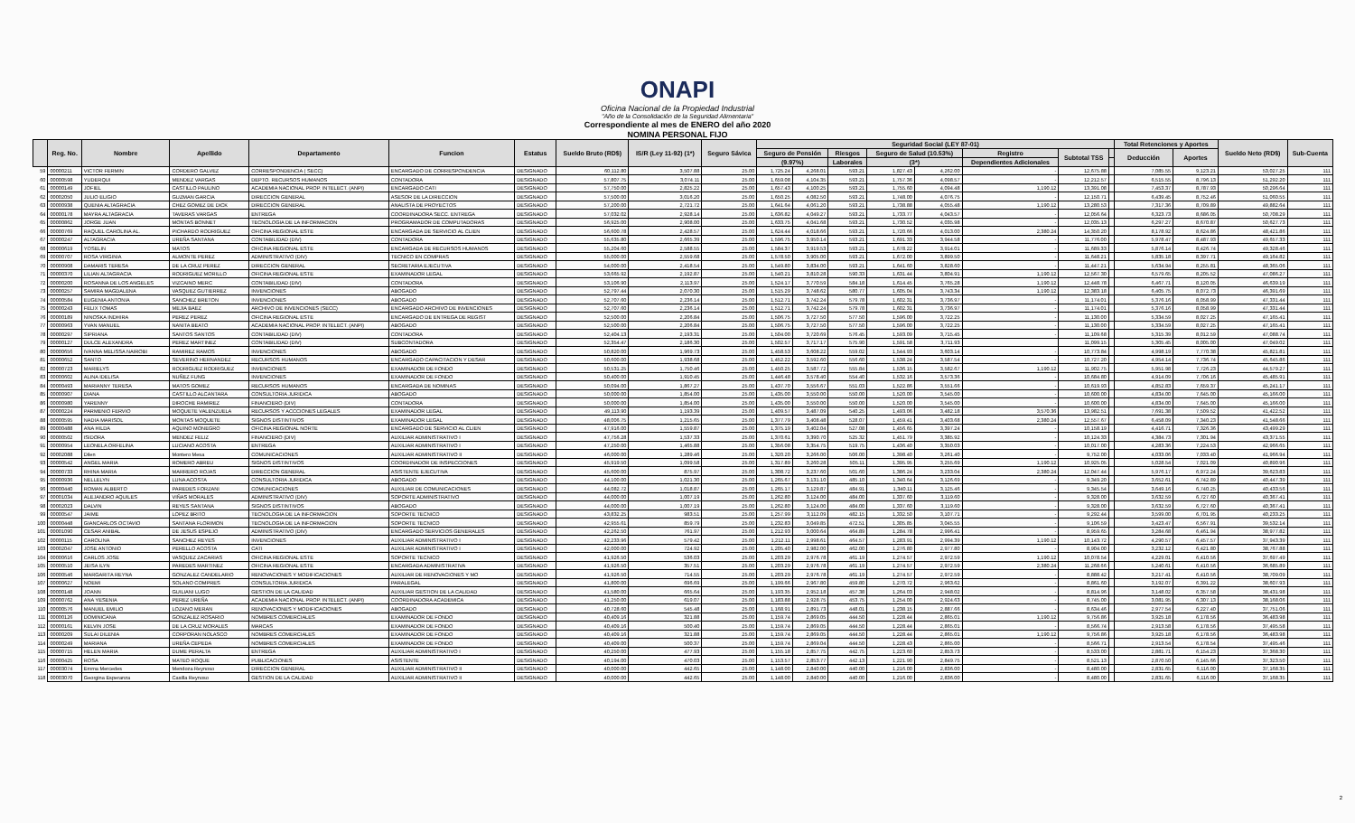ONAPI
Oficina Nacional de la Propiedad Industrial
"Año de la Consolidación de la Seguridad Alimentaria"
Correspondiente al mes de ENERO del año 2020
NOMINA PERSONAL FIJO
| | Reg. No. | Nombre | Apellido | Departamento | Funcion | Estatus | Sueldo Bruto (RD$) | IS/R (Ley 11-92) (1*) | Seguro Sávica | Seguridad Social (LEY 87-01) | | | | | | | | Total Retenciones y Aportes | | Sueldo Neto (RD$) | Sub-Cuenta |
| --- | --- | --- | --- | --- | --- | --- | --- | --- | --- | --- | --- | --- | --- | --- | --- | --- | --- | --- | --- | --- | --- |
| | | | | | | | | | | Seguro de Pensión | | Riesgos | Seguro de Salud (10.53%) | | Registro | Subtotal TSS | | Deducción | Aportes | | |
| | | | | | | | | | | (9.97%) | | Laborales | (3*) | | Dependientes Adicionales | | | | | | |
| 59 | 00000211 | VICTOR FERMIN | CORDERO GALVEZ | CORRESPONDENCIA ( SECC) | ENCARGADO DE CORRESPONDENCIA | DESIGNADO | 60,112.80 | 3,507.88 | 25.00 | 1,725.24 | 4,268.01 | 593.21 | 1,827.43 | 4,262.00 | - | 12,675.88 | | 7,085.55 | 9,123.21 | 53,027.25 | 111 |
| 60 | 00000598 | YUDERQUI | MENDEZ VARGAS | DEPTO. RECURSOS HUMANOS | CONTADORA | DESIGNADO | 57,807.75 | 3,074.11 | 25.00 | 1,659.08 | 4,104.35 | 593.21 | 1,757.36 | 4,098.57 | - | 12,212.57 | | 6,515.55 | 8,796.13 | 51,292.20 | 111 |
| 61 | 00000149 | JOFIEL | CASTILLO PAULINO | ACADEMIA NACIONAL PROP. INTELECT. (ANPI) | ENCARGADO CATI | DESIGNADO | 57,750.00 | 2,825.22 | 25.00 | 1,657.43 | 4,100.25 | 593.21 | 1,755.60 | 4,094.48 | 1,190.12 | 13,391.08 | | 7,453.37 | 8,787.93 | 50,296.64 | 111 |
| 62 | 00002050 | JULIO ELIGIO | GUZMAN GARCIA | DIRECCION GENERAL | ASESOR DE LA DIRECCION | DESIGNADO | 57,500.00 | 3,016.20 | 25.00 | 1,650.25 | 4,082.50 | 593.21 | 1,748.00 | 4,076.75 | - | 12,150.71 | | 6,439.45 | 8,752.46 | 51,060.55 | 111 |
| 63 | 00000938 | QUENIA ALTAGRACIA | CHEZ GOMEZ DE DICK | DIRECCION GENERAL | ANALISTA DE PROYECTOS | DESIGNADO | 57,200.00 | 2,721.72 | 25.00 | 1,641.64 | 4,061.20 | 593.21 | 1,738.88 | 4,055.48 | 1,190.12 | 13,280.53 | | 7,317.36 | 8,709.89 | 49,882.64 | 111 |
| 64 | 00000178 | MAYRA ALTAGRACIA | TAVERAS VARGAS | ENTREGA | COORDINADORA SECC. ENTREGA | DESIGNADO | 57,032.02 | 2,928.14 | 25.00 | 1,636.82 | 4,049.27 | 593.21 | 1,733.77 | 4,043.57 | - | 12,056.64 | | 6,323.73 | 8,686.05 | 50,708.29 | 111 |
| 65 | 00000862 | JORGE JUAN | MONTAS BONNET | TECNOLOGIA DE LA INFORMACION | PROGRAMADOR DE COMPUTADORAS | DESIGNADO | 56,925.00 | 2,908.00 | 25.00 | 1,633.75 | 4,041.68 | 593.21 | 1,730.52 | 4,035.98 | - | 12,035.13 | | 6,297.27 | 8,670.87 | 50,627.73 | 111 |
| 66 | 00000769 | RAQUEL CAROLINA AL. | PICHARDO RODRIGUEZ | OFICINA REGIONAL ESTE | ENCARGADA DE SERVICIO AL CLIEN | DESIGNADO | 56,600.78 | 2,428.57 | 25.00 | 1,624.44 | 4,018.66 | 593.21 | 1,720.66 | 4,013.00 | 2,380.24 | 14,350.20 | | 8,178.92 | 8,624.86 | 48,421.86 | 111 |
| 67 | 00000247 | ALTAGRACIA | UREÑA SANTANA | CONTABILIDAD (DIV) | CONTADORA | DESIGNADO | 55,635.80 | 2,665.39 | 25.00 | 1,596.75 | 3,950.14 | 593.21 | 1,691.33 | 3,944.58 | - | 11,776.00 | | 5,978.47 | 8,487.93 | 49,657.33 | 111 |
| 68 | 00000619 | YOSELIN | MATOS | OFICINA REGIONAL ESTE | ENCARGADA DE RECURSOS HUMANOS | DESIGNADO | 55,204.60 | 2,588.55 | 25.00 | 1,584.37 | 3,919.53 | 593.21 | 1,678.22 | 3,914.01 | - | 11,689.33 | | 5,876.14 | 8,426.74 | 49,328.46 | 111 |
| 69 | 00000707 | ROSA VIRGINIA | ALMONTE PEREZ | ADMINISTRATIVO (DIV) | TECNICO EN COMPRAS | DESIGNADO | 55,000.00 | 2,559.68 | 25.00 | 1,578.50 | 3,905.00 | 593.21 | 1,672.00 | 3,899.50 | - | 11,648.21 | | 5,835.18 | 8,397.71 | 49,164.82 | 111 |
| 70 | 00000908 | DAMARIS TERESA | DE LA CRUZ PEREZ | DIRECCION GENERAL | SECRETARIA EJECUTIVA | DESIGNADO | 54,000.00 | 2,418.54 | 25.00 | 1,549.80 | 3,834.00 | 593.21 | 1,641.60 | 3,828.60 | - | 11,447.21 | | 5,634.94 | 8,255.81 | 48,365.06 | 111 |
| 71 | 00000370 | LILIAN ALTAGRACIA | RODRIGUEZ MORILLO | OFICINA REGIONAL ESTE | EXAMINADOR LEGAL | DESIGNADO | 53,665.92 | 2,192.87 | 25.00 | 1,540.21 | 3,810.28 | 590.33 | 1,631.44 | 3,804.91 | 1,190.12 | 12,567.30 | | 6,579.65 | 8,205.52 | 47,086.27 | 111 |
| 72 | 00000200 | ROSANNA DE LOS ANGELES | VIZCAINO MERC | CONTABILIDAD (DIV) | CONTADORA | DESIGNADO | 53,106.90 | 2,113.97 | 25.00 | 1,524.17 | 3,770.59 | 584.18 | 1,614.45 | 3,765.28 | 1,190.12 | 12,448.78 | | 6,467.71 | 8,120.05 | 46,639.19 | 111 |
| 73 | 00000257 | SAMIRA MAGDALENA | VASQUEZ GUTIERREZ | INVENCIONES | ABOGADO | DESIGNADO | 52,797.44 | 2,070.30 | 25.00 | 1,515.29 | 3,748.62 | 580.77 | 1,605.04 | 3,743.34 | 1,190.12 | 12,383.18 | | 6,405.75 | 8,072.73 | 46,391.69 | 111 |
| 74 | 00000584 | EUGENIA ANTONIA | SANCHEZ BRETON | INVENCIONES | ABOGADO | DESIGNADO | 52,707.60 | 2,236.14 | 25.00 | 1,512.71 | 3,742.24 | 579.78 | 1,602.31 | 3,736.97 | - | 11,174.01 | | 5,376.16 | 8,058.99 | 47,331.44 | 111 |
| 75 | 00000243 | FELIX TOMAS | MEJIA BAEZ | ARCHIVO DE INVENCIONES (SECC) | ENCARGADO ARCHIVO DE INVENCIONES | DESIGNADO | 52,707.60 | 2,236.14 | 25.00 | 1,512.71 | 3,742.24 | 579.78 | 1,602.31 | 3,736.97 | - | 11,174.01 | | 5,376.16 | 8,058.99 | 47,331.44 | 111 |
| 76 | 00000189 | NINOSKA INDHIRA | PEREZ PEREZ | OFICINA REGIONAL ESTE | ENCARGADO DE ENTREGA DE REGIST | DESIGNADO | 52,500.00 | 2,206.84 | 25.00 | 1,506.75 | 3,727.50 | 577.50 | 1,596.00 | 3,722.25 | - | 11,130.00 | | 5,334.59 | 8,027.25 | 47,165.41 | 111 |
| 77 | 00000963 | YVAN MANUEL | NANITA BEATO | ACADEMIA NACIONAL PROP. INTELECT. (ANPI) | ABOGADO | DESIGNADO | 52,500.00 | 2,206.84 | 25.00 | 1,506.75 | 3,727.50 | 577.50 | 1,596.00 | 3,722.25 | - | 11,130.00 | | 5,334.59 | 8,027.25 | 47,165.41 | 111 |
| 78 | 00000297 | SIPRIANA | SANTOS SANTOS | CONTABILIDAD (DIV) | CONTADORA | DESIGNADO | 52,404.13 | 2,193.31 | 25.00 | 1,504.00 | 3,720.69 | 576.45 | 1,593.09 | 3,715.45 | - | 11,109.68 | | 5,315.39 | 8,012.59 | 47,088.74 | 111 |
| 79 | 00000127 | DULCE ALEXANDRA | PEREZ MARTINEZ | CONTABILIDAD (DIV) | SUBCONTADORA | DESIGNADO | 52,354.47 | 2,186.30 | 25.00 | 1,502.57 | 3,717.17 | 575.90 | 1,591.58 | 3,711.93 | | 11,099.15 | | 5,305.45 | 8,005.00 | 47,049.02 | 111 |
| 80 | 00000656 | IVANNA MELISSA NAIROBI | RAMIREZ RAMOS | INVENCIONES | ABOGADO | DESIGNADO | 50,820.00 | 1,969.73 | 25.00 | 1,458.53 | 3,608.22 | 559.02 | 1,544.93 | 3,603.14 | - | 10,773.84 | | 4,998.19 | 7,770.38 | 45,821.81 | 111 |
| 81 | 00000652 | SANTO | SEVERINO HERNANDEZ | RECURSOS HUMANOS | ENCARGADO CAPACITACION Y DESAR | DESIGNADO | 50,600.00 | 1,938.68 | 25.00 | 1,452.22 | 3,592.60 | 556.60 | 1,538.24 | 3,587.54 | - | 10,727.20 | | 4,954.14 | 7,736.74 | 45,645.86 | 111 |
| 82 | 00000723 | MARIELYS | RODRIGUEZ RODRIGUEZ | INVENCIONES | EXAMINADOR DE FONDO | DESIGNADO | 50,531.25 | 1,750.46 | 25.00 | 1,450.25 | 3,587.72 | 555.84 | 1,536.15 | 3,582.67 | 1,190.12 | 11,902.75 | | 5,951.98 | 7,726.23 | 44,579.27 | 111 |
| 83 | 00000602 | ALINA IDELISA | NUÑEZ FUNG | INVENCIONES | EXAMINADOR DE FONDO | DESIGNADO | 50,400.00 | 1,910.45 | 25.00 | 1,446.48 | 3,578.40 | 554.40 | 1,532.16 | 3,573.36 | - | 10,684.80 | | 4,914.09 | 7,706.16 | 45,485.91 | 111 |
| 84 | 00000493 | MARIANNY TERESA | MATOS GOMEZ | RECURSOS HUMANOS | ENCARGADA DE NOMINAS | DESIGNADO | 50,094.00 | 1,867.27 | 25.00 | 1,437.70 | 3,556.67 | 551.03 | 1,522.86 | 3,551.66 | - | 10,619.93 | | 4,852.83 | 7,659.37 | 45,241.17 | 111 |
| 85 | 00000907 | DIANA | CASTILLO ALCANTARA | CONSULTORIA JURIDICA | ABOGADO | DESIGNADO | 50,000.00 | 1,854.00 | 25.00 | 1,435.00 | 3,550.00 | 550.00 | 1,520.00 | 3,545.00 | - | 10,600.00 | | 4,834.00 | 7,645.00 | 45,166.00 | 111 |
| 86 | 00000980 | YARENNY | DIROCHE RAMIREZ | FINANCIERO (DIV) | CONTADORA | DESIGNADO | 50,000.00 | 1,854.00 | 25.00 | 1,435.00 | 3,550.00 | 550.00 | 1,520.00 | 3,545.00 | - | 10,600.00 | | 4,834.00 | 7,645.00 | 45,166.00 | 111 |
| 87 | 00000224 | PARMENIO FERVIO | MOQUETE VALENZUELA | RECURSOS Y ACCCIONES LEGALES | EXAMINADOR LEGAL | DESIGNADO | 49,113.90 | 1,193.39 | 25.00 | 1,409.57 | 3,487.09 | 540.25 | 1,493.06 | 3,482.18 | 3,570.36 | 13,982.51 | | 7,691.38 | 7,509.52 | 41,422.52 | 111 |
| 88 | 00000595 | NADIA MARISOL | MONTAS MOQUETE | SIGNOS DISTINTIVOS | EXAMINADOR LEGAL | DESIGNADO | 48,006.75 | 1,215.65 | 25.00 | 1,377.79 | 3,408.48 | 528.07 | 1,459.41 | 3,403.68 | 2,380.24 | 12,557.67 | | 6,458.09 | 7,340.23 | 41,548.66 | 111 |
| 89 | 00000488 | ANA HILDA | AQUINO MONEGRO | OFICINA REGIONAL NORTE | ENCARGADO DE SERVICIO AL CLIEN | DESIGNADO | 47,916.00 | 1,559.87 | 25.00 | 1,375.19 | 3,402.04 | 527.08 | 1,456.65 | 3,397.24 | - | 10,158.19 | | 4,416.71 | 7,326.36 | 43,499.29 | 111 |
| 90 | 00000502 | ISIDORA | MENDEZ FELIZ | FINANCIERO (DIV) | AUXILIAR ADMINISTRATIVO I | DESIGNADO | 47,756.28 | 1,537.33 | 25.00 | 1,370.61 | 3,390.70 | 525.32 | 1,451.79 | 3,385.92 | - | 10,124.33 | | 4,384.73 | 7,301.94 | 43,371.55 | 111 |
| 91 | 00000954 | LEONELA ORFELINA | LUCIANO ACOSTA | ENTREGA | AUXILIAR ADMINISTRATIVO I | DESIGNADO | 47,250.00 | 1,465.88 | 25.00 | 1,356.08 | 3,354.75 | 519.75 | 1,436.40 | 3,350.03 | - | 10,017.00 | | 4,283.36 | 7,224.53 | 42,966.65 | 111 |
| 92 | 00002088 | Dilen | Montero Mesa | COMUNICACIONES | AUXILIAR ADMINISTRATIVO II | DESIGNADO | 46,000.00 | 1,289.46 | 25.00 | 1,320.20 | 3,266.00 | 506.00 | 1,398.40 | 3,261.40 | - | 9,752.00 | | 4,033.06 | 7,033.40 | 41,966.94 | 111 |
| 93 | 00000542 | ANGEL MARIA | ROMERO ABREU | SIGNOS DISTINTIVOS | COORDINADOR DE INSPECCIONES | DESIGNADO | 45,919.50 | 1,099.58 | 25.00 | 1,317.89 | 3,260.28 | 505.11 | 1,395.95 | 3,255.69 | 1,190.12 | 10,925.05 | | 5,028.54 | 7,021.09 | 40,890.96 | 111 |
| 94 | 00000733 | RHINA MARIA | MARRERO ROJAS | DIRECCION GENERAL | ASISTENTE EJECUTIVA | DESIGNADO | 45,600.00 | 875.97 | 25.00 | 1,308.72 | 3,237.60 | 501.60 | 1,386.24 | 3,233.04 | 2,380.24 | 12,047.44 | | 5,976.17 | 6,972.24 | 39,623.83 | 111 |
| 95 | 00000936 | NELLELYN | LUNA ACOSTA | CONSULTORIA JURIDICA | ABOGADO | DESIGNADO | 44,100.00 | 1,021.30 | 25.00 | 1,265.67 | 3,131.10 | 485.10 | 1,340.64 | 3,126.69 | - | 9,349.20 | | 3,652.61 | 6,742.89 | 40,447.39 | 111 |
| 96 | 00000440 | ROMAN ALBERTO | PAREDES FORZANI | COMUNICACIONES | AUXILIAR DE COMUNICACIONES | DESIGNADO | 44,082.72 | 1,018.87 | 25.00 | 1,265.17 | 3,129.87 | 484.91 | 1,340.11 | 3,125.46 | - | 9,345.54 | | 3,649.16 | 6,740.25 | 40,433.56 | 111 |
| 97 | 00001034 | ALEJANDRO AQUILES | VIÑAS MORALES | ADMINISTRATIVO (DIV) | SOPORTE ADMINISTRATIVO | DESIGNADO | 44,000.00 | 1,007.19 | 25.00 | 1,262.80 | 3,124.00 | 484.00 | 1,337.60 | 3,119.60 | - | 9,328.00 | | 3,632.59 | 6,727.60 | 40,367.41 | 111 |
| 98 | 00002023 | DALVIN | REYES SANTANA | SIGNOS DISTINTIVOS | ABOGADO | DESIGNADO | 44,000.00 | 1,007.19 | 25.00 | 1,262.80 | 3,124.00 | 484.00 | 1,337.60 | 3,119.60 | - | 9,328.00 | | 3,632.59 | 6,727.60 | 40,367.41 | 111 |
| 99 | 00000547 | JAIME | LOPEZ BRITO | TECNOLOGIA DE LA INFORMACION | SOPORTE TECNICO | DESIGNADO | 43,832.25 | 983.51 | 25.00 | 1,257.99 | 3,112.09 | 482.15 | 1,332.50 | 3,107.71 | - | 9,292.44 | | 3,599.00 | 6,701.95 | 40,233.25 | 111 |
| 100 | 00000448 | GIANCARLOS OCTAVIO | SANTANA FLORIMON | TECNOLOGIA DE LA INFORMACION | SOPORTE TECNICO | DESIGNADO | 42,955.61 | 859.79 | 25.00 | 1,232.83 | 3,049.85 | 472.51 | 1,305.85 | 3,045.55 | - | 9,106.59 | | 3,423.47 | 6,567.91 | 39,532.14 | 111 |
| 101 | 00001090 | CESAR ANIBAL | DE JESUS ESPEJO | ADMINISTRATIVO (DIV) | ENCARGADO SERVICIOS GENERALES | DESIGNADO | 42,262.50 | 761.97 | 25.00 | 1,212.93 | 3,000.64 | 464.89 | 1,284.78 | 2,996.41 | - | 8,959.65 | | 3,284.68 | 6,461.94 | 38,977.82 | 111 |
| 102 | 00000115 | CAROLINA | SANCHEZ REYES | INVENCIONES | AUXILIAR ADMINISTRATIVO I | DESIGNADO | 42,233.96 | 579.42 | 25.00 | 1,212.11 | 2,998.61 | 464.57 | 1,283.91 | 2,994.39 | 1,190.12 | 10,143.72 | | 4,290.57 | 6,457.57 | 37,943.39 | 111 |
| 103 | 00002047 | JOSE ANTONIO | PERELLO ACOSTA | CATI | AUXILIAR ADMINISTRATIVO I | DESIGNADO | 42,000.00 | 724.92 | 25.00 | 1,205.40 | 2,982.00 | 462.00 | 1,276.80 | 2,977.80 | - | 8,904.00 | | 3,232.12 | 6,421.80 | 38,767.88 | 111 |
| 104 | 00000616 | CARLOS JOSE | VASQUEZ ZACARIAS | OFICINA REGIONAL ESTE | SOPORTE TECNICO | DESIGNADO | 41,926.50 | 536.03 | 25.00 | 1,203.29 | 2,976.78 | 461.19 | 1,274.57 | 2,972.59 | 1,190.12 | 10,078.54 | | 4,229.01 | 6,410.56 | 37,697.49 | 111 |
| 105 | 00000510 | JEISA ILYN | PAREDES MARTINEZ | OFICINA REGIONAL ESTE | ENCARGADA ADMINISTRATIVA | DESIGNADO | 41,926.50 | 357.51 | 25.00 | 1,203.29 | 2,976.78 | 461.19 | 1,274.57 | 2,972.59 | 2,380.24 | 11,268.66 | | 5,240.61 | 6,410.56 | 36,685.89 | 111 |
| 106 | 00000546 | MARGARITA REYNA | GONZALEZ CANDELARIO | RENOVACIONES Y MODIFICACIONES | AUXILIAR DE RENOVACIONES Y MO | DESIGNADO | 41,926.50 | 714.55 | 25.00 | 1,203.29 | 2,976.78 | 461.19 | 1,274.57 | 2,972.59 | - | 8,888.42 | | 3,217.41 | 6,410.56 | 38,709.09 | 111 |
| 107 | 00000627 | NOEMI | SOLANO COMPRES | CONSULTORIA JURIDICA | PARALEGAL | DESIGNADO | 41,800.00 | 696.69 | 25.00 | 1,199.66 | 2,967.80 | 459.80 | 1,270.72 | 2,963.62 | - | 8,861.60 | | 3,192.07 | 6,391.22 | 38,607.93 | 111 |
| 108 | 00000148 | JOANN | GUILIANI LUGO | GESTION DE LA CALIDAD | AUXILIAR GESTION DE LA CALIDAD | DESIGNADO | 41,580.00 | 665.64 | 25.00 | 1,193.35 | 2,952.18 | 457.38 | 1,264.03 | 2,948.02 | - | 8,814.96 | | 3,148.02 | 6,357.58 | 38,431.98 | 111 |
| 109 | 00000762 | ANA YESENIA | PEREZ UREÑA | ACADEMIA NACIONAL PROP. INTELECT. (ANPI) | COORDINADORA ACADEMICA | DESIGNADO | 41,250.00 | 619.07 | 25.00 | 1,183.88 | 2,928.75 | 453.75 | 1,254.00 | 2,924.63 | - | 8,745.00 | | 3,081.95 | 6,307.13 | 38,168.06 | 111 |
| 110 | 00000576 | MANUEL EMILIO | LOZANO MERAN | RENOVACIONES Y MODIFICACIONES | ABOGADO | DESIGNADO | 40,728.60 | 545.48 | 25.00 | 1,168.91 | 2,891.73 | 448.01 | 1,238.15 | 2,887.66 | - | 8,634.46 | | 2,977.54 | 6,227.40 | 37,751.06 | 111 |
| 111 | 00000126 | DOMINICANA | GONZALEZ ROSARIO | NOMBRES COMERCIALES | EXAMINADOR DE FONDO | DESIGNADO | 40,409.16 | 321.88 | 25.00 | 1,159.74 | 2,869.05 | 444.50 | 1,228.44 | 2,865.01 | 1,190.12 | 9,756.86 | | 3,925.18 | 6,178.56 | 36,483.98 | 111 |
| 112 | 00000161 | KELVIN JOSE | DE LA CRUZ MORALES | MARCAS | EXAMINADOR DE FONDO | DESIGNADO | 40,409.16 | 500.40 | 25.00 | 1,159.74 | 2,869.05 | 444.50 | 1,228.44 | 2,865.01 | - | 8,566.74 | | 2,913.58 | 6,178.56 | 37,495.58 | 111 |
| 113 | 00000209 | SULAI DILENIA | CORPORAN NOLASCO | NOMBRES COMERCIALES | EXAMINADOR DE FONDO | DESIGNADO | 40,409.16 | 321.88 | 25.00 | 1,159.74 | 2,869.05 | 444.50 | 1,228.44 | 2,865.01 | 1,190.12 | 9,756.86 | | 3,925.18 | 6,178.56 | 36,483.98 | 111 |
| 114 | 00000249 | MARIANA | UREÑA CEPEDA | NOMBRES COMERCIALES | EXAMINADOR DE FONDO | DESIGNADO | 40,409.00 | 500.37 | 25.00 | 1,159.74 | 2,869.04 | 444.50 | 1,228.43 | 2,865.00 | - | 8,566.71 | | 2,913.54 | 6,178.54 | 37,495.46 | 111 |
| 115 | 00000715 | HELEN MARIA | DUME PERALTA | ENTREGA | AUXILIAR ADMINISTRATIVO I | DESIGNADO | 40,250.00 | 477.93 | 25.00 | 1,155.18 | 2,857.75 | 442.75 | 1,223.60 | 2,853.73 | - | 8,533.00 | | 2,881.71 | 6,154.23 | 37,368.30 | 111 |
| 116 | 00000425 | ROSA | MATEO ROQUE | PUBLICACIONES | ASISTENTE | DESIGNADO | 40,194.00 | 470.03 | 25.00 | 1,153.57 | 2,853.77 | 442.13 | 1,221.90 | 2,849.75 | - | 8,521.13 | | 2,870.50 | 6,145.66 | 37,323.50 | 111 |
| 117 | 00003074 | Emma Mercedes | Mendoza Reynoso | DIRECCION GENERAL | AUXILIAR ADMINISTRATIVO II | DESIGNADO | 40,000.00 | 442.65 | 25.00 | 1,148.00 | 2,840.00 | 440.00 | 1,216.00 | 2,836.00 | - | 8,480.00 | | 2,831.65 | 6,116.00 | 37,168.35 | 111 |
| 118 | 00003070 | Georgina Esperanza | Casilla Reynoso | GESTION DE LA CALIDAD | AUXILIAR ADMINISTRATIVO II | DESIGNADO | 40,000.00 | 442.65 | 25.00 | 1,148.00 | 2,840.00 | 440.00 | 1,216.00 | 2,836.00 | - | 8,480.00 | | 2,831.65 | 6,116.00 | 37,168.35 | 111 |
2